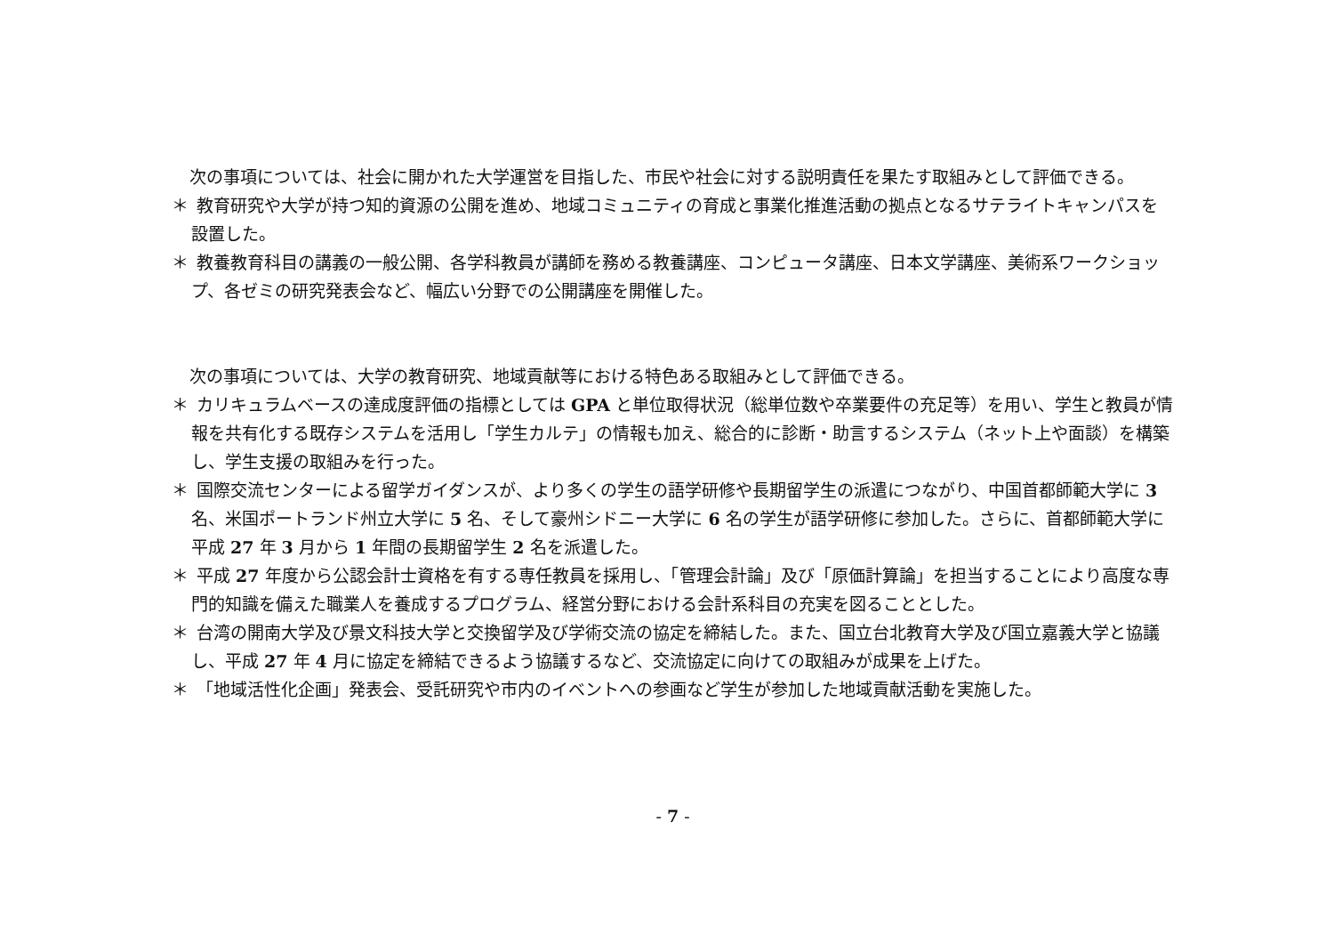次の事項については、社会に開かれた大学運営を目指した、市民や社会に対する説明責任を果たす取組みとして評価できる。
＊ 教育研究や大学が持つ知的資源の公開を進め、地域コミュニティの育成と事業化推進活動の拠点となるサテライトキャンパスを設置した。
＊ 教養教育科目の講義の一般公開、各学科教員が講師を務める教養講座、コンピュータ講座、日本文学講座、美術系ワークショップ、各ゼミの研究発表会など、幅広い分野での公開講座を開催した。
次の事項については、大学の教育研究、地域貢献等における特色ある取組みとして評価できる。
＊ カリキュラムベースの達成度評価の指標としては GPA と単位取得状況（総単位数や卒業要件の充足等）を用い、学生と教員が情報を共有化する既存システムを活用し「学生カルテ」の情報も加え、総合的に診断・助言するシステム（ネット上や面談）を構築し、学生支援の取組みを行った。
＊ 国際交流センターによる留学ガイダンスが、より多くの学生の語学研修や長期留学生の派遣につながり、中国首都師範大学に 3 名、米国ポートランド州立大学に 5 名、そして豪州シドニー大学に 6 名の学生が語学研修に参加した。さらに、首都師範大学に平成 27 年 3 月から 1 年間の長期留学生 2 名を派遣した。
＊ 平成 27 年度から公認会計士資格を有する専任教員を採用し、「管理会計論」及び「原価計算論」を担当することにより高度な専門的知識を備えた職業人を養成するプログラム、経営分野における会計系科目の充実を図ることとした。
＊ 台湾の開南大学及び景文科技大学と交換留学及び学術交流の協定を締結した。また、国立台北教育大学及び国立嘉義大学と協議し、平成 27 年 4 月に協定を締結できるよう協議するなど、交流協定に向けての取組みが成果を上げた。
＊ 「地域活性化企画」発表会、受託研究や市内のイベントへの参画など学生が参加した地域貢献活動を実施した。
- 7 -